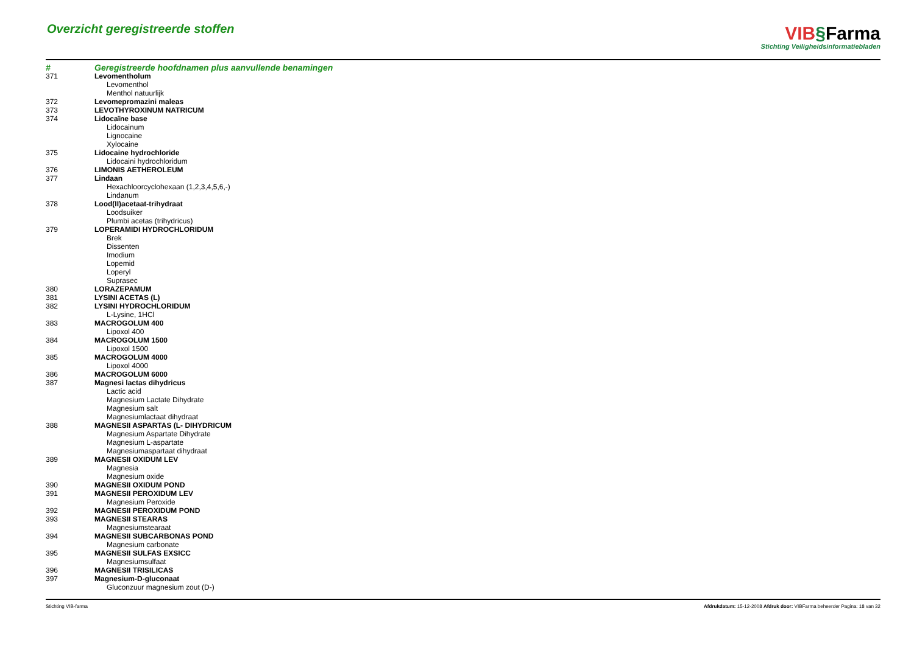Overzicht geregistreerde stoffen
VIB§Farma
Stichting Veiligheidsinformatiebladen
| # | Geregistreerde hoofdnamen plus aanvullende benamingen |
| --- | --- |
| 371 | Levomentholum |
| | Levomenthol |
| | Menthol natuurlijk |
| 372 | Levomepromazini maleas |
| 373 | LEVOTHYROXINUM NATRICUM |
| 374 | Lidocaïne base |
| | Lidocainum |
| | Lignocaine |
| | Xylocaine |
| 375 | Lidocaine hydrochloride |
| | Lidocaini hydrochloridum |
| 376 | LIMONIS AETHEROLEUM |
| 377 | Lindaan |
| | Hexachloorcyclohexaan (1,2,3,4,5,6,-) |
| | Lindanum |
| 378 | Lood(II)acetaat-trihydraat |
| | Loodsuiker |
| | Plumbi acetas (trihydricus) |
| 379 | LOPERAMIDI HYDROCHLORIDUM |
| | Brek |
| | Dissenten |
| | Imodium |
| | Lopemid |
| | Loperyl |
| | Suprasec |
| 380 | LORAZEPAMUM |
| 381 | LYSINI ACETAS (L) |
| 382 | LYSINI HYDROCHLORIDUM |
| | L-Lysine, 1HCl |
| 383 | MACROGOLUM 400 |
| | Lipoxol 400 |
| 384 | MACROGOLUM 1500 |
| | Lipoxol 1500 |
| 385 | MACROGOLUM 4000 |
| | Lipoxol 4000 |
| 386 | MACROGOLUM 6000 |
| 387 | Magnesi lactas dihydricus |
| | Lactic acid |
| | Magnesium Lactate Dihydrate |
| | Magnesium salt |
| | Magnesiumlactaat dihydraat |
| 388 | MAGNESII ASPARTAS (L- DIHYDRICUM |
| | Magnesium Aspartate Dihydrate |
| | Magnesium L-aspartate |
| | Magnesiumaspartaat dihydraat |
| 389 | MAGNESII OXIDUM LEV |
| | Magnesia |
| | Magnesium oxide |
| 390 | MAGNESII OXIDUM POND |
| 391 | MAGNESII PEROXIDUM LEV |
| | Magnesium Peroxide |
| 392 | MAGNESII PEROXIDUM POND |
| 393 | MAGNESII STEARAS |
| | Magnesiumstearaat |
| 394 | MAGNESII SUBCARBONAS POND |
| | Magnesium carbonate |
| 395 | MAGNESII SULFAS EXSICC |
| | Magnesiumsulfaat |
| 396 | MAGNESII TRISILICAS |
| 397 | Magnesium-D-gluconaat |
| | Gluconzuur magnesium zout (D-) |
Stichting VIB-farma Afdrukdatum: 15-12-2008 Afdruk door: VIBFarma beheerder Pagina: 18 van 32